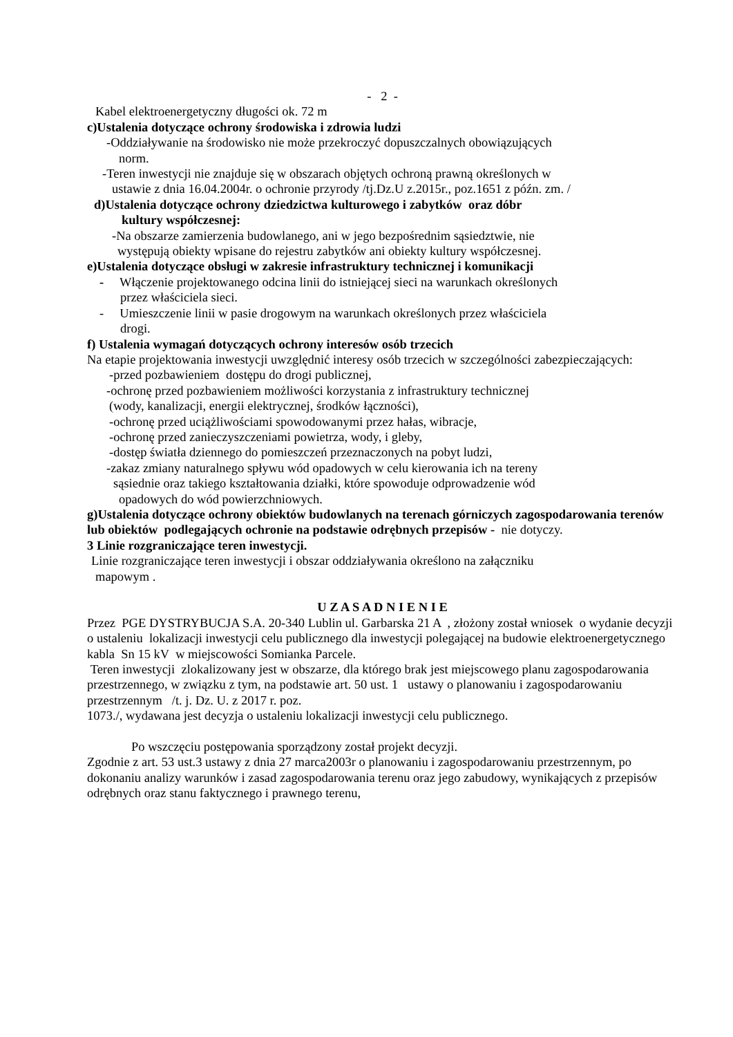- 2 -
Kabel elektroenergetyczny długości ok. 72 m
c)Ustalenia dotyczące ochrony środowiska i zdrowia ludzi
-Oddziaływanie na środowisko nie może przekroczyć dopuszczalnych obowiązujących
norm.
-Teren inwestycji nie znajduje się w obszarach objętych ochroną prawną określonych w
ustawie z dnia 16.04.2004r. o ochronie przyrody /tj.Dz.U z.2015r., poz.1651 z późn. zm. /
d)Ustalenia dotyczące ochrony dziedzictwa kulturowego i zabytków oraz dóbr
kultury współczesnej:
-Na obszarze zamierzenia budowlanego, ani w jego bezpośrednim sąsiedztwie, nie
występują obiekty wpisane do rejestru zabytków ani obiekty kultury współczesnej.
e)Ustalenia dotyczące obsługi w zakresie infrastruktury technicznej i komunikacji
- Włączenie projektowanego odcina linii do istniejącej sieci na warunkach określonych
przez właściciela sieci.
- Umieszczenie linii w pasie drogowym na warunkach określonych przez właściciela
drogi.
f) Ustalenia wymagań dotyczących ochrony interesów osób trzecich
Na etapie projektowania inwestycji uwzględnić interesy osób trzecich w szczególności zabezpieczających:
-przed pozbawieniem dostępu do drogi publicznej,
-ochronę przed pozbawieniem możliwości korzystania z infrastruktury technicznej
(wody, kanalizacji, energii elektrycznej, środków łączności),
-ochronę przed uciążliwościami spowodowanymi przez hałas, wibracje,
-ochronę przed zanieczyszczeniami powietrza, wody, i gleby,
-dostęp światła dziennego do pomieszczeń przeznaczonych na pobyt ludzi,
-zakaz zmiany naturalnego spływu wód opadowych w celu kierowania ich na tereny
sąsiednie oraz takiego kształtowania działki, które spowoduje odprowadzenie wód
opadowych do wód powierzchniowych.
g)Ustalenia dotyczące ochrony obiektów budowlanych na terenach górniczych zagospodarowania terenów lub obiektów podlegających ochronie na podstawie odrębnych przepisów - nie dotyczy.
3 Linie rozgraniczające teren inwestycji.
Linie rozgraniczające teren inwestycji i obszar oddziaływania określono na załączniku
mapowym .
U Z A S A D N I E N I E
Przez PGE DYSTRYBUCJA S.A. 20-340 Lublin ul. Garbarska 21 A , złożony został wniosek o wydanie decyzji o ustaleniu lokalizacji inwestycji celu publicznego dla inwestycji polegającej na budowie elektroenergetycznego kabla Sn 15 kV w miejscowości Somianka Parcele.
Teren inwestycji zlokalizowany jest w obszarze, dla którego brak jest miejscowego planu zagospodarowania przestrzennego, w związku z tym, na podstawie art. 50 ust. 1 ustawy o planowaniu i zagospodarowaniu przestrzennym /t. j. Dz. U. z 2017 r. poz.
1073./, wydawana jest decyzja o ustaleniu lokalizacji inwestycji celu publicznego.
Po wszczęciu postępowania sporządzony został projekt decyzji.
Zgodnie z art. 53 ust.3 ustawy z dnia 27 marca2003r o planowaniu i zagospodarowaniu przestrzennym, po dokonaniu analizy warunków i zasad zagospodarowania terenu oraz jego zabudowy, wynikających z przepisów odrębnych oraz stanu faktycznego i prawnego terenu,